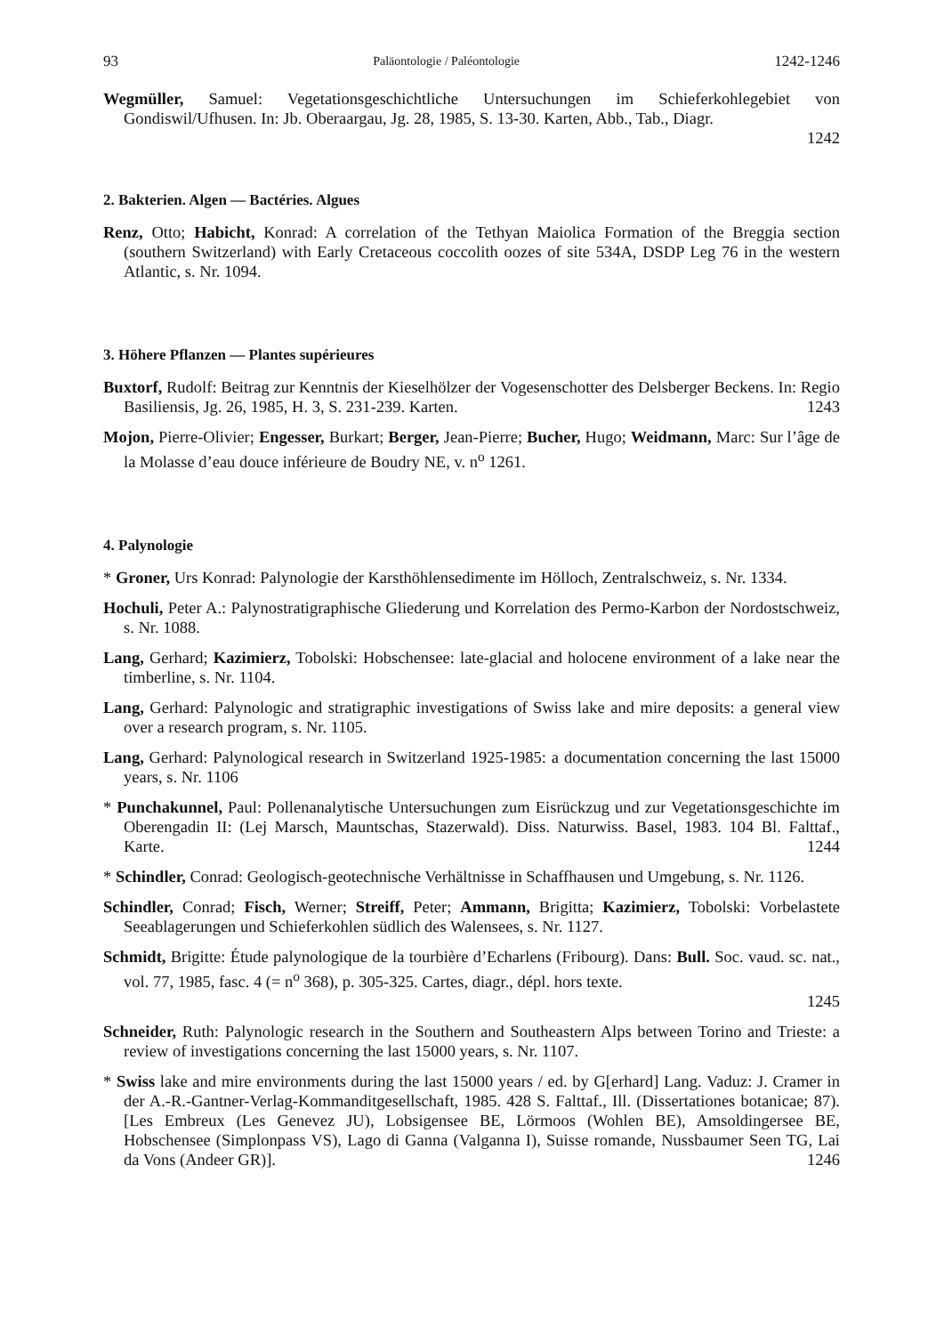93 Paläontologie / Paléontologie 1242-1246
Wegmüller, Samuel: Vegetationsgeschichtliche Untersuchungen im Schieferkohlegebiet von Gondiswil/Ufhusen. In: Jb. Oberaargau, Jg. 28, 1985, S. 13-30. Karten, Abb., Tab., Diagr.
1242
2. Bakterien. Algen — Bactéries. Algues
Renz, Otto; Habicht, Konrad: A correlation of the Tethyan Maiolica Formation of the Breggia section (southern Switzerland) with Early Cretaceous coccolith oozes of site 534A, DSDP Leg 76 in the western Atlantic, s. Nr. 1094.
3. Höhere Pflanzen — Plantes supérieures
Buxtorf, Rudolf: Beitrag zur Kenntnis der Kieselhölzer der Vogesenschotter des Delsberger Beckens. In: Regio Basiliensis, Jg. 26, 1985, H. 3, S. 231-239. Karten. 1243
Mojon, Pierre-Olivier; Engesser, Burkart; Berger, Jean-Pierre; Bucher, Hugo; Weidmann, Marc: Sur l’âge de la Molasse d’eau douce inférieure de Boudry NE, v. n<sup>o</sup> 1261.
4. Palynologie
* Groner, Urs Konrad: Palynologie der Karsthöhlensedimente im Hölloch, Zentralschweiz, s. Nr. 1334.
Hochuli, Peter A.: Palynostratigraphische Gliederung und Korrelation des Permo-Karbon der Nordostschweiz, s. Nr. 1088.
Lang, Gerhard; Kazimierz, Tobolski: Hobschensee: late-glacial and holocene environment of a lake near the timberline, s. Nr. 1104.
Lang, Gerhard: Palynologic and stratigraphic investigations of Swiss lake and mire deposits: a general view over a research program, s. Nr. 1105.
Lang, Gerhard: Palynological research in Switzerland 1925-1985: a documentation concerning the last 15000 years, s. Nr. 1106
* Punchakunnel, Paul: Pollenanalytische Untersuchungen zum Eisrückzug und zur Vegetationsgeschichte im Oberengadin II: (Lej Marsch, Mauntschas, Stazerwald). Diss. Naturwiss. Basel, 1983. 104 Bl. Falttaf., Karte. 1244
* Schindler, Conrad: Geologisch-geotechnische Verhältnisse in Schaffhausen und Umgebung, s. Nr. 1126.
Schindler, Conrad; Fisch, Werner; Streiff, Peter; Ammann, Brigitta; Kazimierz, Tobolski: Vorbelastete Seeablagerungen und Schieferkohlen südlich des Walensees, s. Nr. 1127.
Schmidt, Brigitte: Étude palynologique de la tourbière d’Echarlens (Fribourg). Dans: Bull. Soc. vaud. sc. nat., vol. 77, 1985, fasc. 4 (= n<sup>o</sup> 368), p. 305-325. Cartes, diagr., dépl. hors texte.
1245
Schneider, Ruth: Palynologic research in the Southern and Southeastern Alps between Torino and Trieste: a review of investigations concerning the last 15000 years, s. Nr. 1107.
* Swiss lake and mire environments during the last 15000 years / ed. by G[erhard] Lang. Vaduz: J. Cramer in der A.-R.-Gantner-Verlag-Kommanditgesellschaft, 1985. 428 S. Falttaf., Ill. (Dissertationes botanicae; 87). [Les Embreux (Les Genevez JU), Lobsigensee BE, Lörmoos (Wohlen BE), Amsoldingersee BE, Hobschensee (Simplonpass VS), Lago di Ganna (Valganna I), Suisse romande, Nussbaumer Seen TG, Lai da Vons (Andeer GR)]. 1246